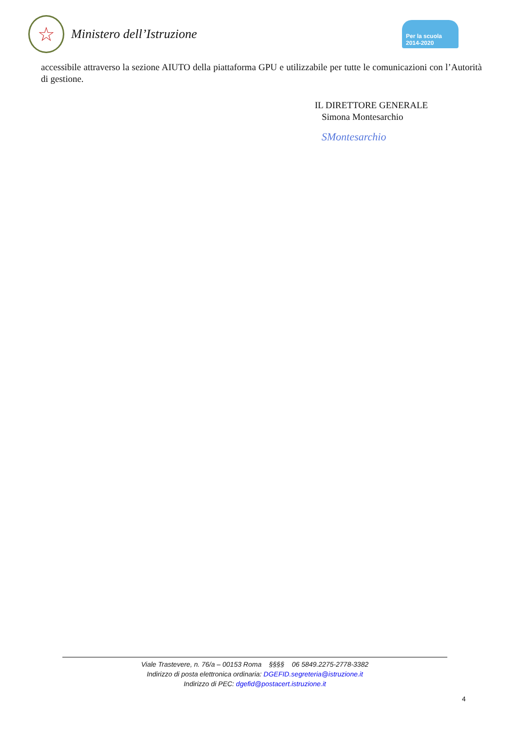☆
Ministero dell’Istruzione
Per la scuola 2014-2020
accessibile attraverso la sezione AIUTO della piattaforma GPU e utilizzabile per tutte le comunicazioni con l’Autorità di gestione.
IL DIRETTORE GENERALE
Simona Montesarchio
SMontesarchio
Viale Trastevere, n. 76/a – 00153 Roma §§§§ 06 5849.2275-2778-3382
Indirizzo di posta elettronica ordinaria: DGEFID.segreteria@istruzione.it
Indirizzo di PEC: dgefid@postacert.istruzione.it
4